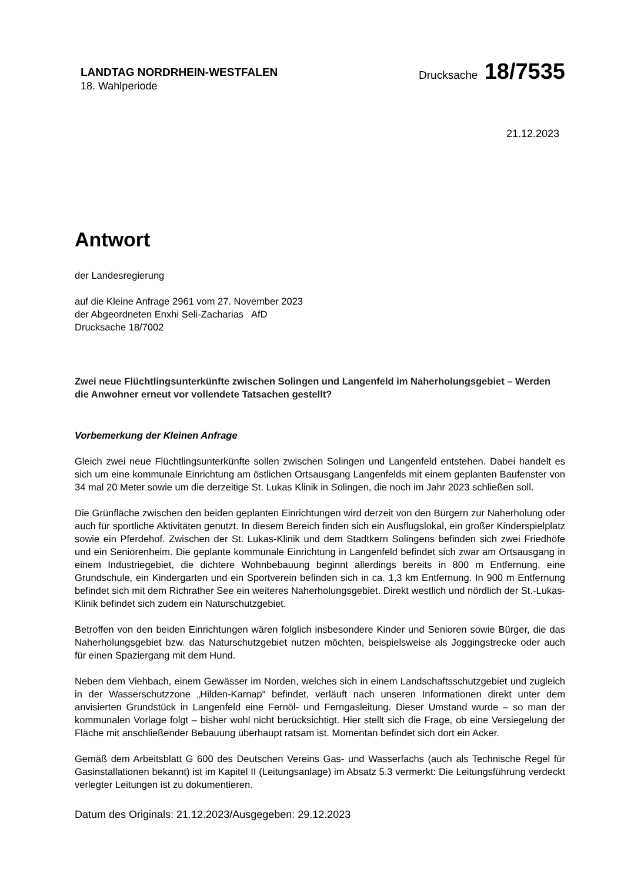LANDTAG NORDRHEIN-WESTFALEN
18. Wahlperiode
Drucksache 18/7535
21.12.2023
Antwort
der Landesregierung
auf die Kleine Anfrage 2961 vom 27. November 2023
der Abgeordneten Enxhi Seli-Zacharias AfD
Drucksache 18/7002
Zwei neue Flüchtlingsunterkünfte zwischen Solingen und Langenfeld im Naherholungsgebiet – Werden die Anwohner erneut vor vollendete Tatsachen gestellt?
Vorbemerkung der Kleinen Anfrage
Gleich zwei neue Flüchtlingsunterkünfte sollen zwischen Solingen und Langenfeld entstehen. Dabei handelt es sich um eine kommunale Einrichtung am östlichen Ortsausgang Langenfelds mit einem geplanten Baufenster von 34 mal 20 Meter sowie um die derzeitige St. Lukas Klinik in Solingen, die noch im Jahr 2023 schließen soll.
Die Grünfläche zwischen den beiden geplanten Einrichtungen wird derzeit von den Bürgern zur Naherholung oder auch für sportliche Aktivitäten genutzt. In diesem Bereich finden sich ein Ausflugslokal, ein großer Kinderspielplatz sowie ein Pferdehof. Zwischen der St. Lukas-Klinik und dem Stadtkern Solingens befinden sich zwei Friedhöfe und ein Seniorenheim. Die geplante kommunale Einrichtung in Langenfeld befindet sich zwar am Ortsausgang in einem Industriegebiet, die dichtere Wohnbebauung beginnt allerdings bereits in 800 m Entfernung, eine Grundschule, ein Kindergarten und ein Sportverein befinden sich in ca. 1,3 km Entfernung. In 900 m Entfernung befindet sich mit dem Richrather See ein weiteres Naherholungsgebiet. Direkt westlich und nördlich der St.-Lukas-Klinik befindet sich zudem ein Naturschutzgebiet.
Betroffen von den beiden Einrichtungen wären folglich insbesondere Kinder und Senioren sowie Bürger, die das Naherholungsgebiet bzw. das Naturschutzgebiet nutzen möchten, beispielsweise als Joggingstrecke oder auch für einen Spaziergang mit dem Hund.
Neben dem Viehbach, einem Gewässer im Norden, welches sich in einem Landschaftsschutzgebiet und zugleich in der Wasserschutzzone „Hilden-Karnap“ befindet, verläuft nach unseren Informationen direkt unter dem anvisierten Grundstück in Langenfeld eine Fernöl- und Ferngasleitung. Dieser Umstand wurde – so man der kommunalen Vorlage folgt – bisher wohl nicht berücksichtigt. Hier stellt sich die Frage, ob eine Versiegelung der Fläche mit anschließender Bebauung überhaupt ratsam ist. Momentan befindet sich dort ein Acker.
Gemäß dem Arbeitsblatt G 600 des Deutschen Vereins Gas- und Wasserfachs (auch als Technische Regel für Gasinstallationen bekannt) ist im Kapitel II (Leitungsanlage) im Absatz 5.3 vermerkt: Die Leitungsführung verdeckt verlegter Leitungen ist zu dokumentieren.
Datum des Originals: 21.12.2023/Ausgegeben: 29.12.2023